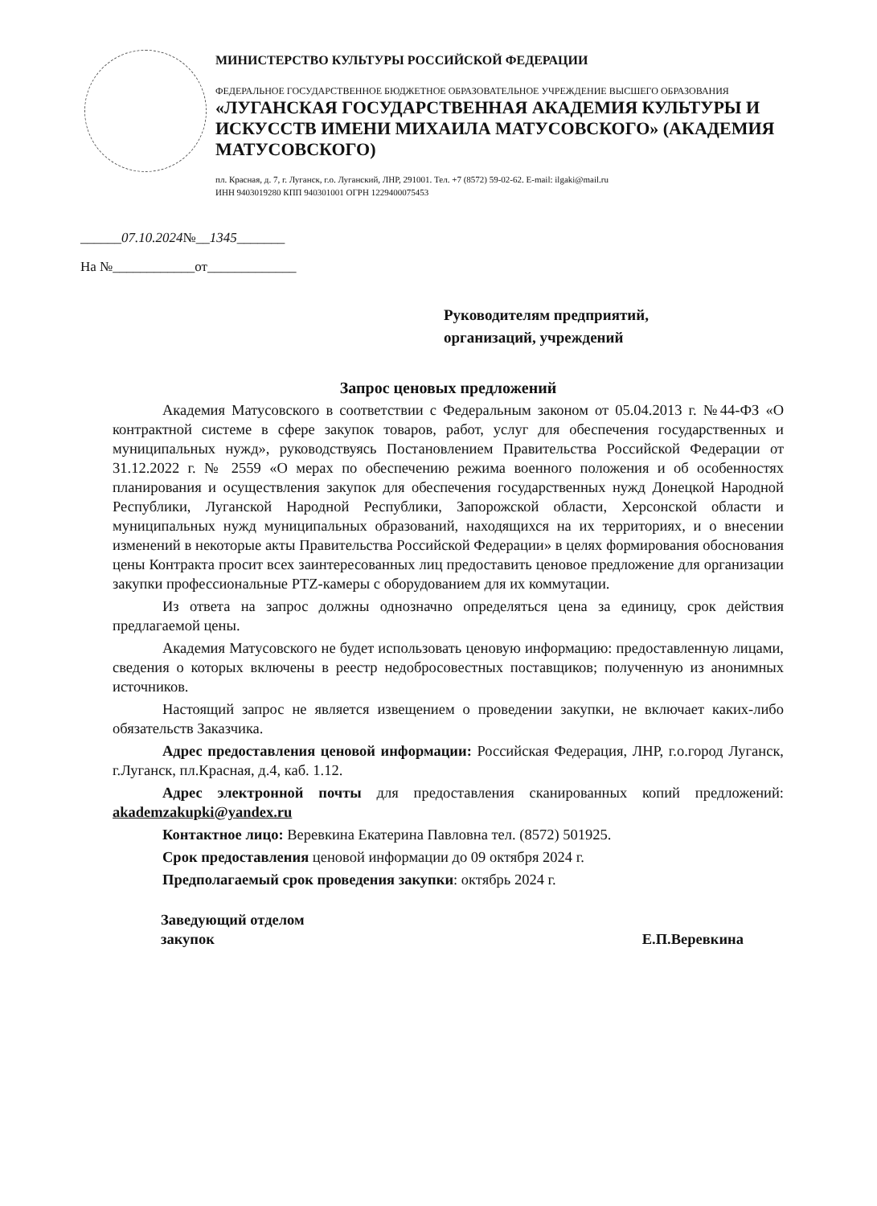МИНИСТЕРСТВО КУЛЬТУРЫ РОССИЙСКОЙ ФЕДЕРАЦИИ
ФЕДЕРАЛЬНОЕ ГОСУДАРСТВЕННОЕ БЮДЖЕТНОЕ ОБРАЗОВАТЕЛЬНОЕ УЧРЕЖДЕНИЕ ВЫСШЕГО ОБРАЗОВАНИЯ
«ЛУГАНСКАЯ ГОСУДАРСТВЕННАЯ АКАДЕМИЯ КУЛЬТУРЫ И ИСКУССТВ ИМЕНИ МИХАИЛА МАТУСОВСКОГО» (АКАДЕМИЯ МАТУСОВСКОГО)
пл. Красная, д. 7, г. Луганск, г.о. Луганский, ЛНР, 291001. Тел. +7 (8572) 59-02-62. E-mail: ilgaki@mail.ru
ИНН 9403019280 КПП 940301001 ОГРН 1229400075453
______07.10.2024№__1345_______
На №____________от_____________
Руководителям предприятий,
организаций, учреждений
Запрос ценовых предложений
Академия Матусовского в соответствии с Федеральным законом от 05.04.2013 г. №44-ФЗ «О контрактной системе в сфере закупок товаров, работ, услуг для обеспечения государственных и муниципальных нужд», руководствуясь Постановлением Правительства Российской Федерации от 31.12.2022 г. № 2559 «О мерах по обеспечению режима военного положения и об особенностях планирования и осуществления закупок для обеспечения государственных нужд Донецкой Народной Республики, Луганской Народной Республики, Запорожской области, Херсонской области и муниципальных нужд муниципальных образований, находящихся на их территориях, и о внесении изменений в некоторые акты Правительства Российской Федерации» в целях формирования обоснования цены Контракта просит всех заинтересованных лиц предоставить ценовое предложение для организации закупки профессиональные PTZ-камеры с оборудованием для их коммутации.
Из ответа на запрос должны однозначно определяться цена за единицу, срок действия предлагаемой цены.
Академия Матусовского не будет использовать ценовую информацию: предоставленную лицами, сведения о которых включены в реестр недобросовестных поставщиков; полученную из анонимных источников.
Настоящий запрос не является извещением о проведении закупки, не включает каких-либо обязательств Заказчика.
Адрес предоставления ценовой информации: Российская Федерация, ЛНР, г.о.город Луганск, г.Луганск, пл.Красная, д.4, каб. 1.12.
Адрес электронной почты для предоставления сканированных копий предложений: akademzakupki@yandex.ru
Контактное лицо: Веревкина Екатерина Павловна тел. (8572) 501925.
Срок предоставления ценовой информации до 09 октября 2024 г.
Предполагаемый срок проведения закупки: октябрь 2024 г.
Заведующий отделом
закупок
Е.П.Веревкина